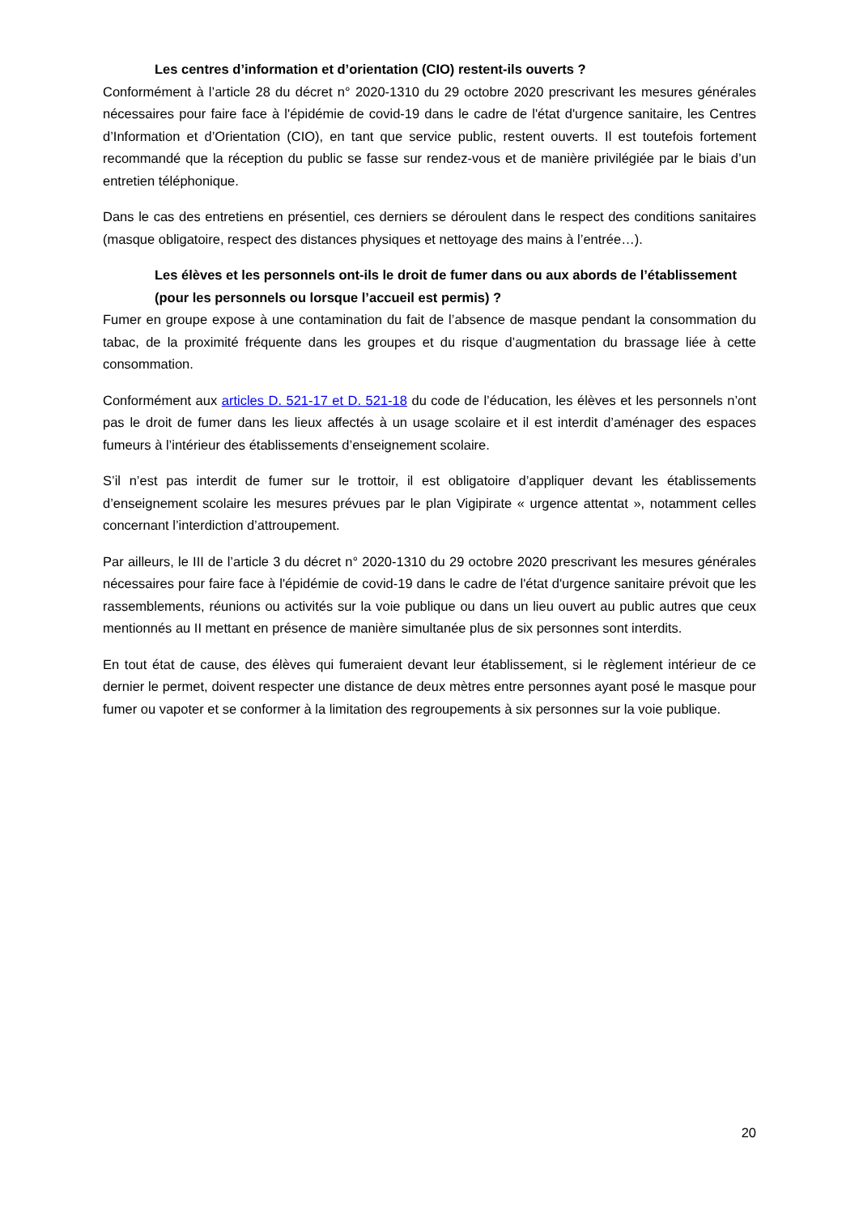Les centres d’information et d’orientation (CIO) restent-ils ouverts ?
Conformément à l’article 28 du décret n° 2020-1310 du 29 octobre 2020 prescrivant les mesures générales nécessaires pour faire face à l'épidémie de covid-19 dans le cadre de l'état d'urgence sanitaire, les Centres d’Information et d’Orientation (CIO), en tant que service public, restent ouverts. Il est toutefois fortement recommandé que la réception du public se fasse sur rendez-vous et de manière privilégiée par le biais d’un entretien téléphonique.
Dans le cas des entretiens en présentiel, ces derniers se déroulent dans le respect des conditions sanitaires (masque obligatoire, respect des distances physiques et nettoyage des mains à l’entrée…).
Les élèves et les personnels ont-ils le droit de fumer dans ou aux abords de l’établissement (pour les personnels ou lorsque l’accueil est permis) ?
Fumer en groupe expose à une contamination du fait de l’absence de masque pendant la consommation du tabac, de la proximité fréquente dans les groupes et du risque d’augmentation du brassage liée à cette consommation.
Conformément aux articles D. 521-17 et D. 521-18 du code de l’éducation, les élèves et les personnels n’ont pas le droit de fumer dans les lieux affectés à un usage scolaire et il est interdit d’aménager des espaces fumeurs à l’intérieur des établissements d’enseignement scolaire.
S’il n’est pas interdit de fumer sur le trottoir, il est obligatoire d’appliquer devant les établissements d’enseignement scolaire les mesures prévues par le plan Vigipirate « urgence attentat », notamment celles concernant l’interdiction d’attroupement.
Par ailleurs, le III de l’article 3 du décret n° 2020-1310 du 29 octobre 2020 prescrivant les mesures générales nécessaires pour faire face à l'épidémie de covid-19 dans le cadre de l'état d'urgence sanitaire prévoit que les rassemblements, réunions ou activités sur la voie publique ou dans un lieu ouvert au public autres que ceux mentionnés au II mettant en présence de manière simultanée plus de six personnes sont interdits.
En tout état de cause, des élèves qui fumeraient devant leur établissement, si le règlement intérieur de ce dernier le permet, doivent respecter une distance de deux mètres entre personnes ayant posé le masque pour fumer ou vapoter et se conformer à la limitation des regroupements à six personnes sur la voie publique.
20